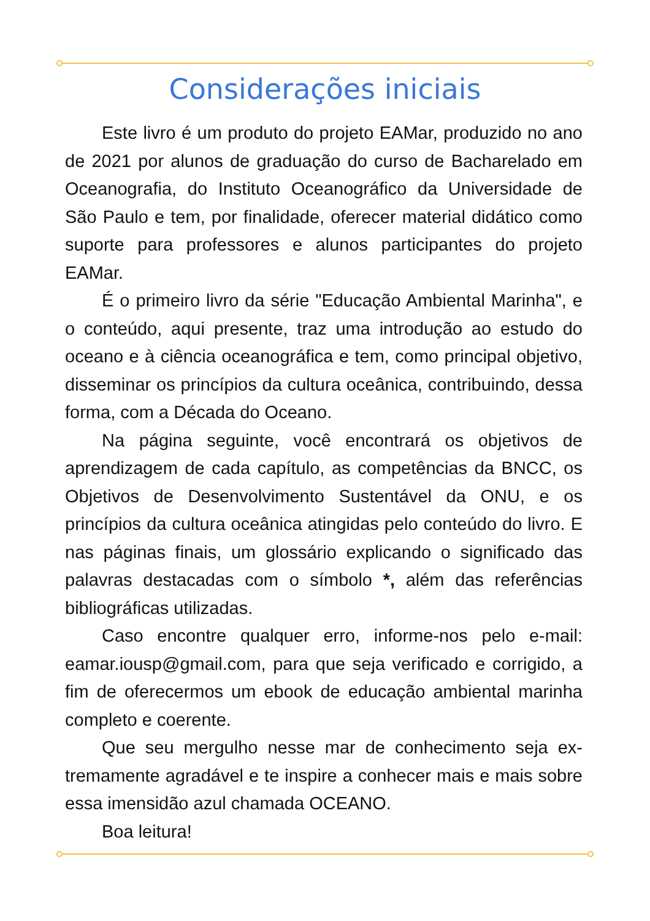Considerações iniciais
Este livro é um produto do projeto EAMar, produzido no ano de 2021 por alunos de graduação do curso de Bacharela­do em Oceanografia, do Instituto Oceanográfico da Universi­dade de São Paulo e tem, por finalidade, oferecer material di­dático como suporte para professores e alunos participantes do projeto EAMar.
É o primeiro livro da série "Educação Ambiental Marinha", e o conteúdo, aqui presente, traz uma introdução ao estudo do oceano e à ciência oceanográfica e tem, como principal objeti­vo, disseminar os princípios da cultura oceânica, contribuindo, dessa forma, com a Década do Oceano.
Na página seguinte, você encontrará os objetivos de aprendizagem de cada capítulo, as competências da BNCC, os Objetivos de Desenvolvimento Sustentável da ONU, e os princípios da cultura oceânica atingidas pelo conteúdo do livro. E nas páginas finais, um glossário explicando o significado das palavras destacadas com o símbolo *, além das referências bibliográficas utilizadas.
Caso encontre qualquer erro, informe-nos pelo e-mail: eamar.iousp@gmail.com, para que seja verificado e corrigido, a fim de oferecermos um ebook de educação ambiental mari­nha completo e coerente.
Que seu mergulho nesse mar de conhecimento seja ex­tremamente agradável e te inspire a conhecer mais e mais so­bre essa imensidão azul chamada OCEANO.
Boa leitura!